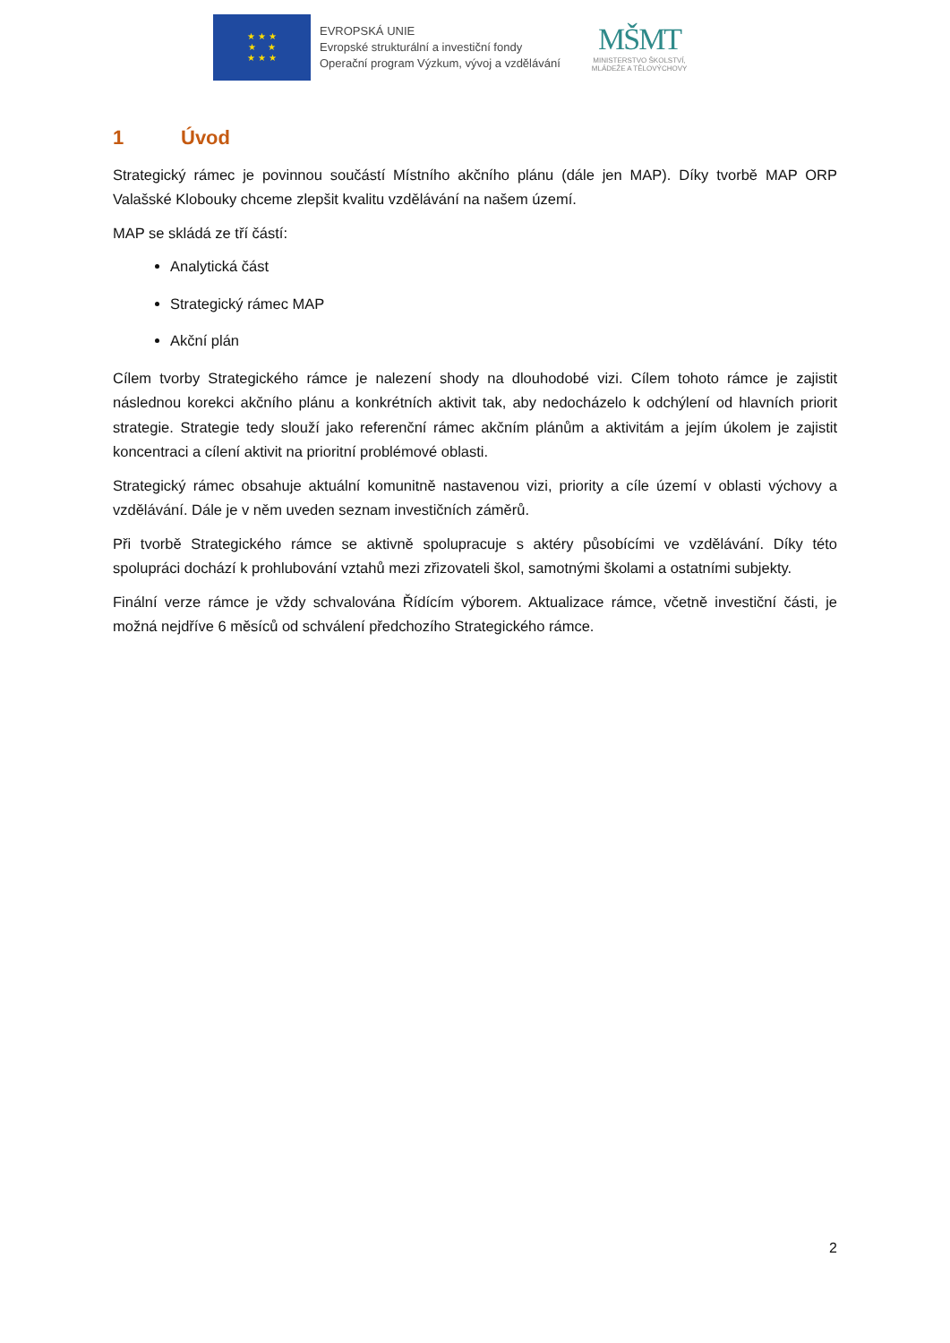★ ★ ★
★ ★
★ ★ ★
EVROPSKÁ UNIE
Evropské strukturální a investiční fondy
Operační program Výzkum, vývoj a vzdělávání
MŠMT
MINISTERSTVO ŠKOLSTVÍ,
MLÁDEŽE A TĚLOVÝCHOVY
1 Úvod
Strategický rámec je povinnou součástí Místního akčního plánu (dále jen MAP). Díky tvorbě MAP ORP Valašské Klobouky chceme zlepšit kvalitu vzdělávání na našem území.
MAP se skládá ze tří částí:
Analytická část
Strategický rámec MAP
Akční plán
Cílem tvorby Strategického rámce je nalezení shody na dlouhodobé vizi. Cílem tohoto rámce je zajistit následnou korekci akčního plánu a konkrétních aktivit tak, aby nedocházelo k odchýlení od hlavních priorit strategie. Strategie tedy slouží jako referenční rámec akčním plánům a aktivitám a jejím úkolem je zajistit koncentraci a cílení aktivit na prioritní problémové oblasti.
Strategický rámec obsahuje aktuální komunitně nastavenou vizi, priority a cíle území v oblasti výchovy a vzdělávání. Dále je v něm uveden seznam investičních záměrů.
Při tvorbě Strategického rámce se aktivně spolupracuje s aktéry působícími ve vzdělávání. Díky této spolupráci dochází k prohlubování vztahů mezi zřizovateli škol, samotnými školami a ostatními subjekty.
Finální verze rámce je vždy schvalována Řídícím výborem. Aktualizace rámce, včetně investiční části, je možná nejdříve 6 měsíců od schválení předchozího Strategického rámce.
2